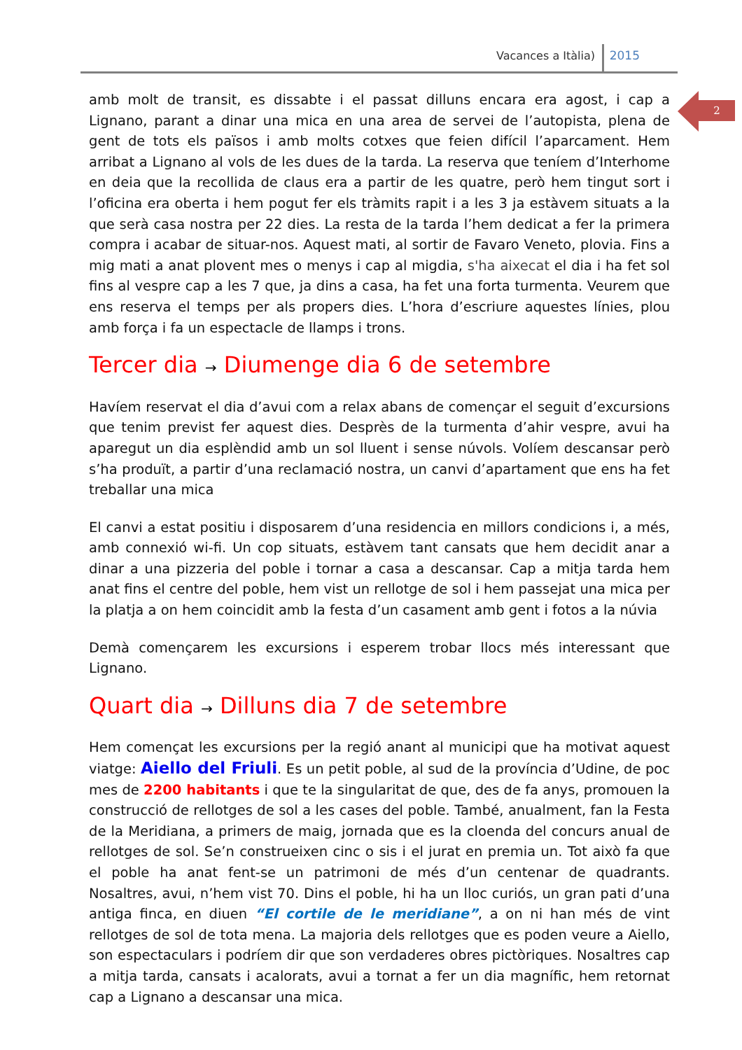Vacances a Itàlia) 2015
2
amb molt de transit, es dissabte i el passat dilluns encara era agost, i cap a Lignano, parant a dinar una mica en una area de servei de l’autopista, plena de gent de tots els països i amb molts cotxes que feien difícil l’aparcament. Hem arribat a Lignano al vols de les dues de la tarda. La reserva que teníem d’Interhome en deia que la recollida de claus era a partir de les quatre, però hem tingut sort i l’oficina era oberta i hem pogut fer els tràmits rapit i a les 3 ja estàvem situats a la que serà casa nostra per 22 dies. La resta de la tarda l’hem dedicat a fer la primera compra i acabar de situar-nos. Aquest mati, al sortir de Favaro Veneto, plovia. Fins a mig mati a anat plovent mes o menys i cap al migdia, s'ha aixecat el dia i ha fet sol fins al vespre cap a les 7 que, ja dins a casa, ha fet una forta turmenta. Veurem que ens reserva el temps per als propers dies. L’hora d’escriure aquestes línies, plou amb força i fa un espectacle de llamps i trons.
Tercer dia → Diumenge dia 6 de setembre
Havíem reservat el dia d’avui com a relax abans de començar el seguit d’excursions que tenim previst fer aquest dies. Desprès de la turmenta d’ahir vespre, avui ha aparegut un dia esplèndid amb un sol lluent i sense núvols. Volíem descansar però s’ha produït, a partir d’una reclamació nostra, un canvi d’apartament que ens ha fet treballar una mica
El canvi a estat positiu i disposarem d’una residencia en millors condicions i, a més, amb connexió wi-fi. Un cop situats, estàvem tant cansats que hem decidit anar a dinar a una pizzeria del poble i tornar a casa a descansar. Cap a mitja tarda hem anat fins el centre del poble, hem vist un rellotge de sol i hem passejat una mica per la platja a on hem coincidit amb la festa d’un casament amb gent i fotos a la núvia
Demà començarem les excursions i esperem trobar llocs més interessant que Lignano.
Quart dia → Dilluns dia 7 de setembre
Hem començat les excursions per la regió anant al municipi que ha motivat aquest viatge: Aiello del Friuli. Es un petit poble, al sud de la província d’Udine, de poc mes de 2200 habitants i que te la singularitat de que, des de fa anys, promouen la construcció de rellotges de sol a les cases del poble. També, anualment, fan la Festa de la Meridiana, a primers de maig, jornada que es la cloenda del concurs anual de rellotges de sol. Se’n construeixen cinc o sis i el jurat en premia un. Tot això fa que el poble ha anat fent-se un patrimoni de més d’un centenar de quadrants. Nosaltres, avui, n’hem vist 70. Dins el poble, hi ha un lloc curiós, un gran pati d’una antiga finca, en diuen “El cortile de le meridiane”, a on ni han més de vint rellotges de sol de tota mena. La majoria dels rellotges que es poden veure a Aiello, son espectaculars i podríem dir que son verdaderes obres pictòriques. Nosaltres cap a mitja tarda, cansats i acalorats, avui a tornat a fer un dia magnífic, hem retornat cap a Lignano a descansar una mica.